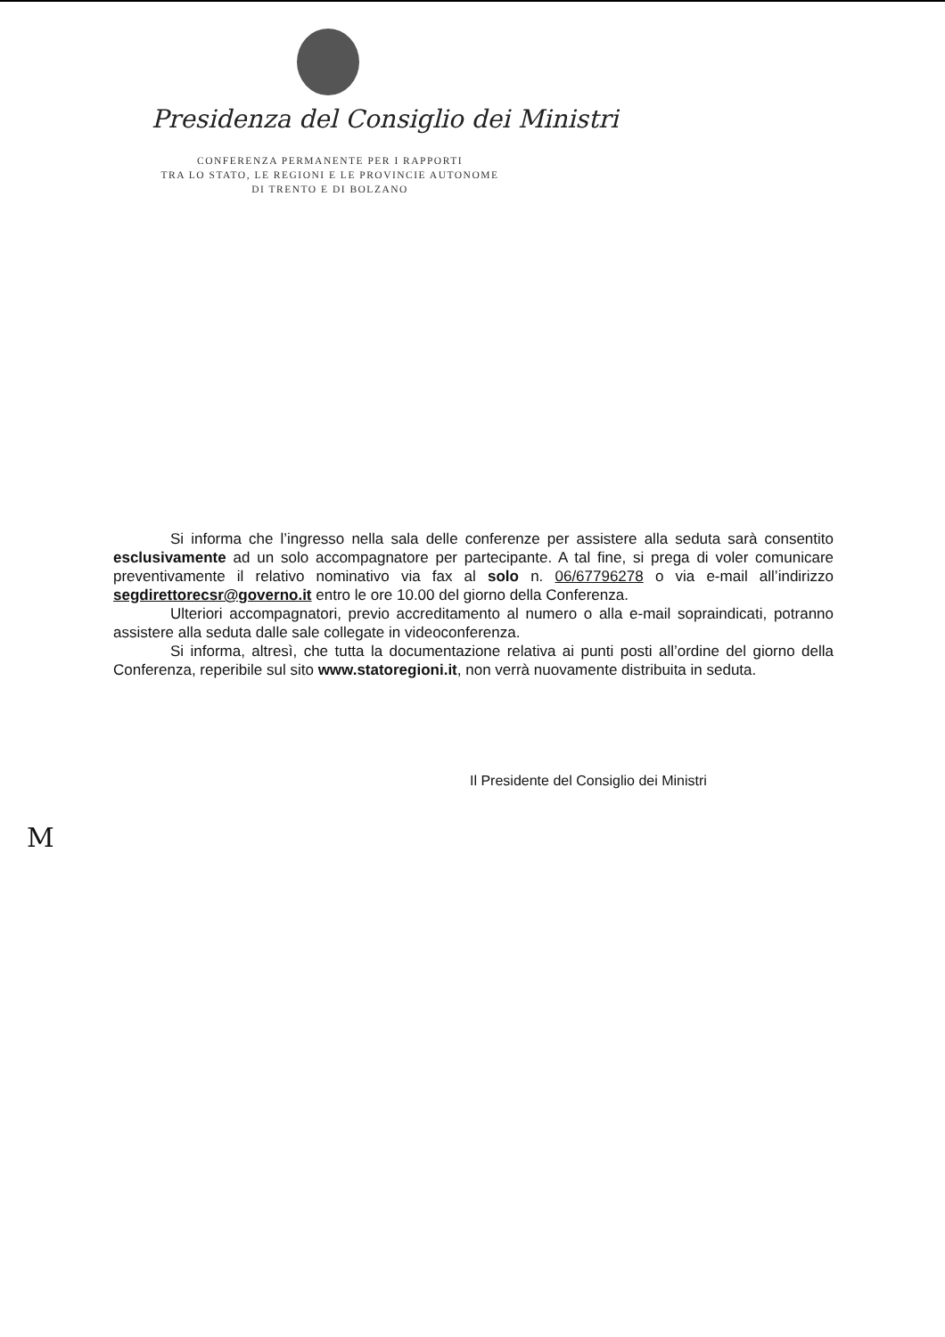Presidenza del Consiglio dei Ministri
CONFERENZA PERMANENTE PER I RAPPORTI
TRA LO STATO, LE REGIONI E LE PROVINCIE AUTONOME
DI TRENTO E DI BOLZANO
Si informa che l’ingresso nella sala delle conferenze per assistere alla seduta sarà consentito esclusivamente ad un solo accompagnatore per partecipante. A tal fine, si prega di voler comunicare preventivamente il relativo nominativo via fax al solo n. 06/67796278 o via e-mail all’indirizzo segdirettorecsr@governo.it entro le ore 10.00 del giorno della Conferenza.
Ulteriori accompagnatori, previo accreditamento al numero o alla e-mail sopraindicati, potranno assistere alla seduta dalle sale collegate in videoconferenza.
Si informa, altresì, che tutta la documentazione relativa ai punti posti all’ordine del giorno della Conferenza, reperibile sul sito www.statoregioni.it, non verrà nuovamente distribuita in seduta.
Il Presidente del Consiglio dei Ministri
M